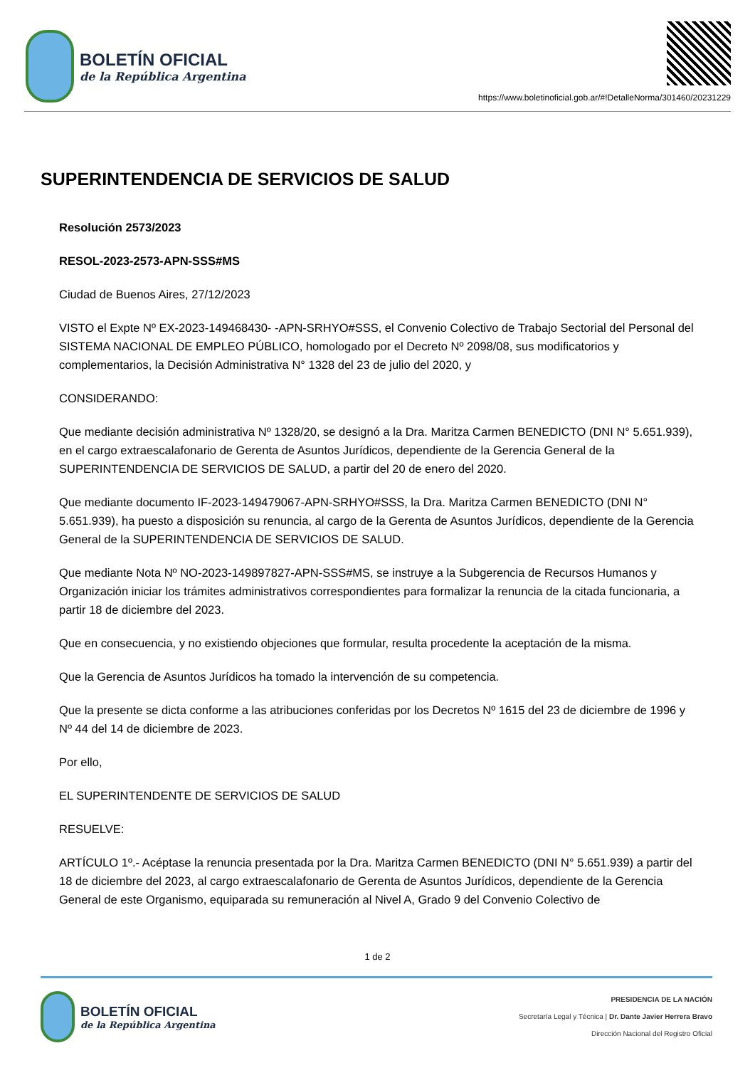BOLETÍN OFICIAL
de la República Argentina
https://www.boletinoficial.gob.ar/#!DetalleNorma/301460/20231229
SUPERINTENDENCIA DE SERVICIOS DE SALUD
Resolución 2573/2023
RESOL-2023-2573-APN-SSS#MS
Ciudad de Buenos Aires, 27/12/2023
VISTO el Expte Nº EX-2023-149468430- -APN-SRHYO#SSS, el Convenio Colectivo de Trabajo Sectorial del Personal del SISTEMA NACIONAL DE EMPLEO PÚBLICO, homologado por el Decreto Nº 2098/08, sus modificatorios y complementarios, la Decisión Administrativa N° 1328 del 23 de julio del 2020, y
CONSIDERANDO:
Que mediante decisión administrativa Nº 1328/20, se designó a la Dra. Maritza Carmen BENEDICTO (DNI N° 5.651.939), en el cargo extraescalafonario de Gerenta de Asuntos Jurídicos, dependiente de la Gerencia General de la SUPERINTENDENCIA DE SERVICIOS DE SALUD, a partir del 20 de enero del 2020.
Que mediante documento IF-2023-149479067-APN-SRHYO#SSS, la Dra. Maritza Carmen BENEDICTO (DNI N° 5.651.939), ha puesto a disposición su renuncia, al cargo de la Gerenta de Asuntos Jurídicos, dependiente de la Gerencia General de la SUPERINTENDENCIA DE SERVICIOS DE SALUD.
Que mediante Nota Nº NO-2023-149897827-APN-SSS#MS, se instruye a la Subgerencia de Recursos Humanos y Organización iniciar los trámites administrativos correspondientes para formalizar la renuncia de la citada funcionaria, a partir 18 de diciembre del 2023.
Que en consecuencia, y no existiendo objeciones que formular, resulta procedente la aceptación de la misma.
Que la Gerencia de Asuntos Jurídicos ha tomado la intervención de su competencia.
Que la presente se dicta conforme a las atribuciones conferidas por los Decretos Nº 1615 del 23 de diciembre de 1996 y Nº 44 del 14 de diciembre de 2023.
Por ello,
EL SUPERINTENDENTE DE SERVICIOS DE SALUD
RESUELVE:
ARTÍCULO 1º.- Acéptase la renuncia presentada por la Dra. Maritza Carmen BENEDICTO (DNI N° 5.651.939) a partir del 18 de diciembre del 2023, al cargo extraescalafonario de Gerenta de Asuntos Jurídicos, dependiente de la Gerencia General de este Organismo, equiparada su remuneración al Nivel A, Grado 9 del Convenio Colectivo de
1 de 2
BOLETÍN OFICIAL
de la República Argentina
PRESIDENCIA DE LA NACIÓN
Secretaría Legal y Técnica | Dr. Dante Javier Herrera Bravo
Dirección Nacional del Registro Oficial